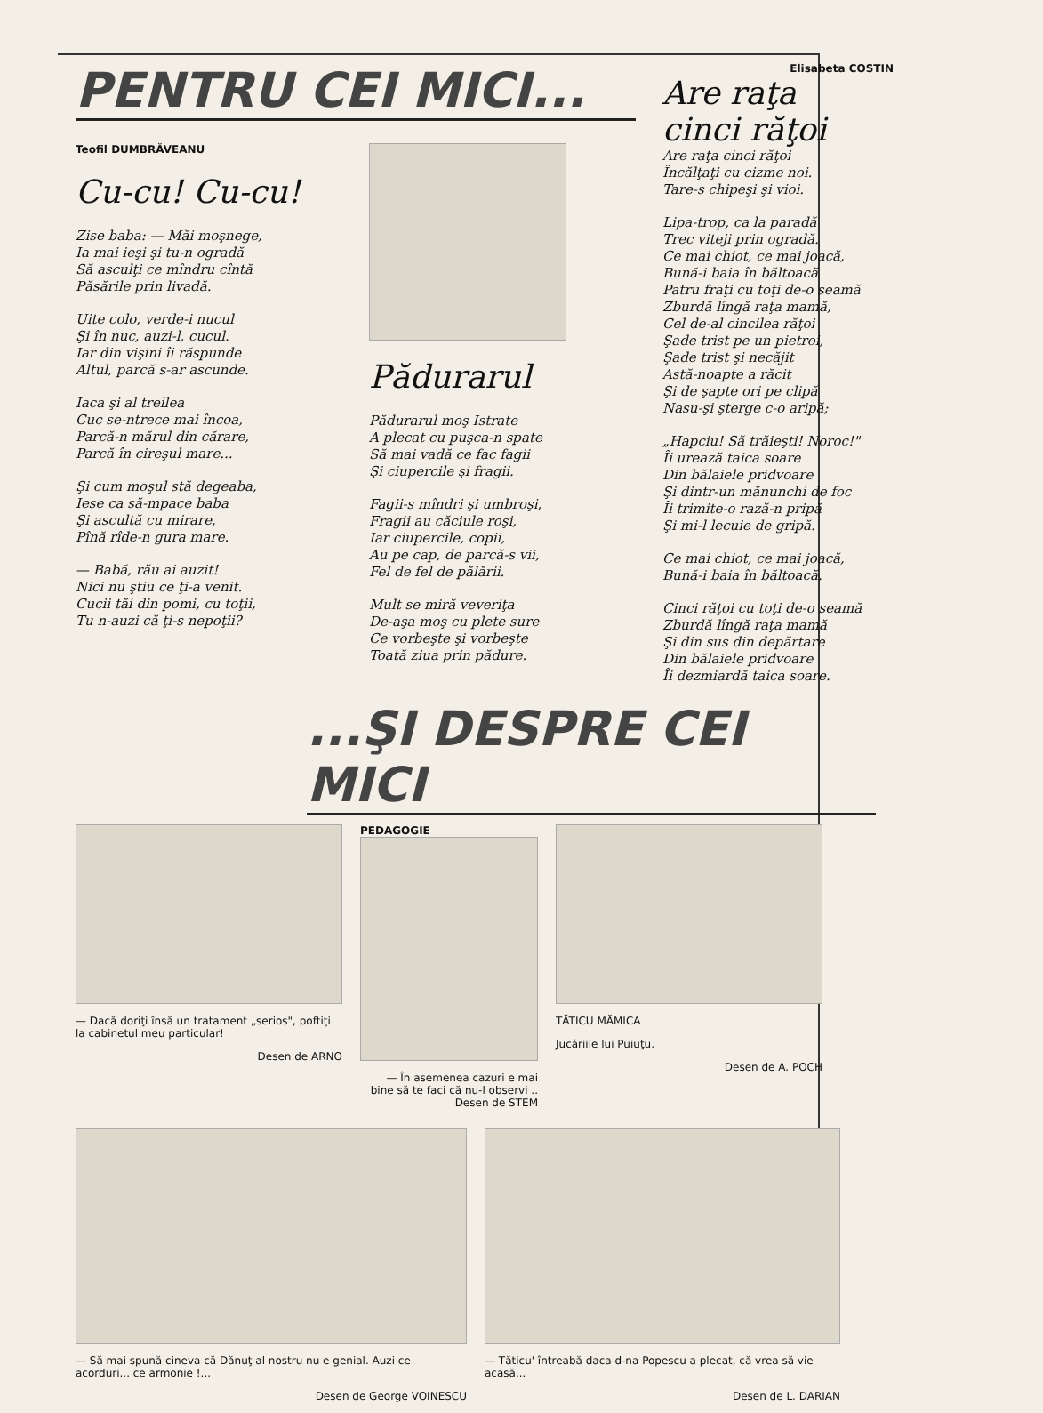PENTRU CEI MICI...
Teofil DUMBRĂVEANU
Cu-cu! Cu-cu!
Zise baba: — Măi moşnege,
Ia mai ieşi şi tu-n ogradă
Să asculţi ce mîndru cîntă
Păsările prin livadă.
Uite colo, verde-i nucul
Şi în nuc, auzi-l, cucul.
Iar din vişini îi răspunde
Altul, parcă s-ar ascunde.
Iaca şi al treilea
Cuc se-ntrece mai încoa,
Parcă-n mărul din cărare,
Parcă în cireşul mare...
Şi cum moşul stă degeaba,
Iese ca să-mpace baba
Şi ascultă cu mirare,
Pînă rîde-n gura mare.
— Babă, rău ai auzit!
Nici nu ştiu ce ţi-a venit.
Cucii tăi din pomi, cu toţii,
Tu n-auzi că ţi-s nepoţii?
Pădurarul
Pădurarul moş Istrate
A plecat cu puşca-n spate
Să mai vadă ce fac fagii
Şi ciupercile şi fragii.
Fagii-s mîndri şi umbroşi,
Fragii au căciule roşi,
Iar ciupercile, copii,
Au pe cap, de parcă-s vii,
Fel de fel de pălării.
Mult se miră veveriţa
De-aşa moş cu plete sure
Ce vorbeşte şi vorbeşte
Toată ziua prin pădure.
Elisabeta COSTIN
Are raţa
cinci răţoi
Are raţa cinci răţoi
Încălţaţi cu cizme noi.
Tare-s chipeşi şi vioi.
Lipa-trop, ca la paradă
Trec viteji prin ogradă.
Ce mai chiot, ce mai joacă,
Bună-i baia în băltoacă
Patru fraţi cu toţi de-o seamă
Zburdă lîngă raţa mamă,
Cel de-al cincilea răţoi
Şade trist pe un pietroi,
Şade trist şi necăjit
Astă-noapte a răcit
Şi de şapte ori pe clipă
Nasu-şi şterge c-o aripă;
„Hapciu! Să trăieşti! Noroc!"
Îi urează taica soare
Din bălaiele pridvoare
Şi dintr-un mănunchi de foc
Îi trimite-o rază-n pripă
Şi mi-l lecuie de gripă.
Ce mai chiot, ce mai joacă,
Bună-i baia în băltoacă.
Cinci răţoi cu toţi de-o seamă
Zburdă lîngă raţa mamă
Şi din sus din depărtare
Din bălaiele pridvoare
Îi dezmiardă taica soare.
...ŞI DESPRE CEI MICI
— Dacă doriţi însă un tratament „serios", poftiţi la cabinetul meu particular!
Desen de ARNO
PEDAGOGIE
— În asemenea cazuri e mai bine să te faci că nu-l observi ..
Desen de STEM
TĂTICU MĂMICA
Jucăriile lui Puiuţu.
Desen de A. POCH
— Să mai spună cineva că Dănuţ al nostru nu e genial. Auzi ce acorduri... ce armonie !...
Desen de George VOINESCU
— Tăticu' întreabă daca d-na Popescu a plecat, că vrea să vie acasă...
Desen de L. DARIAN